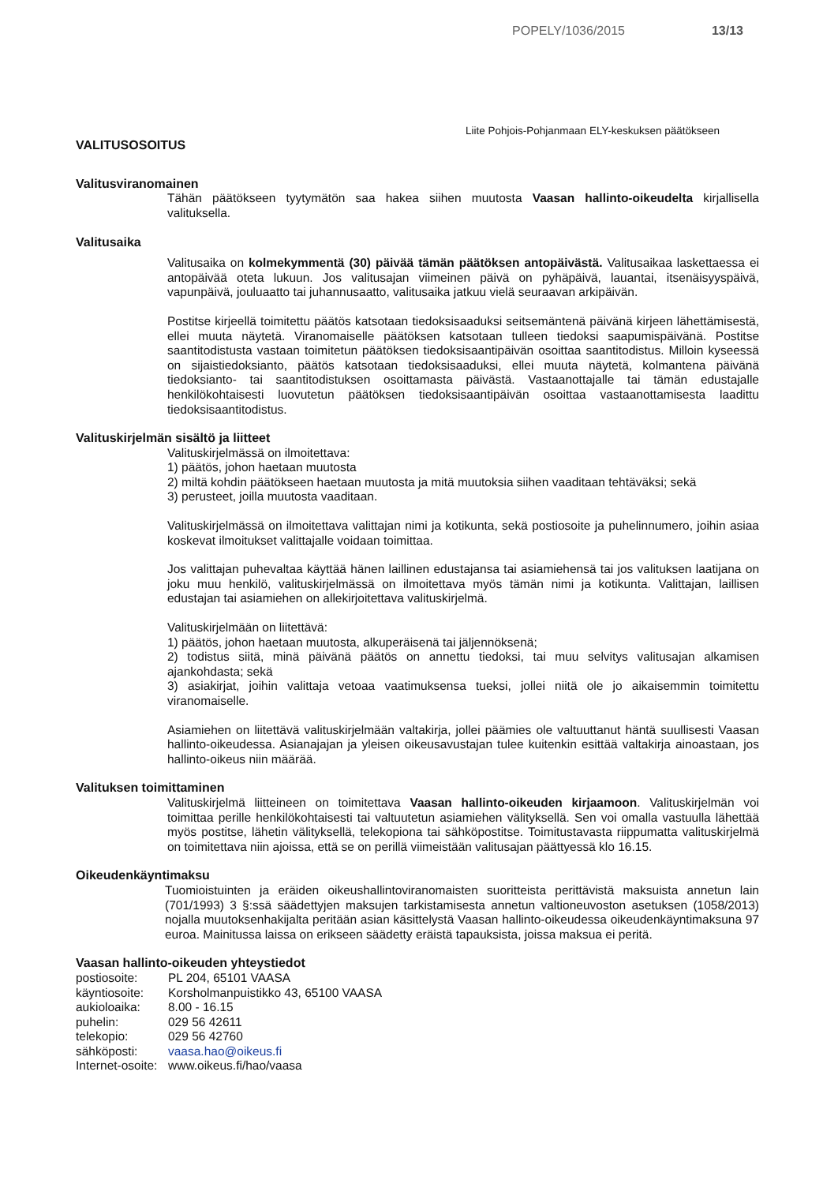POPELY/1036/2015 13/13
Liite Pohjois-Pohjanmaan ELY-keskuksen päätökseen
VALITUSOSOITUS
Valitusviranomainen
Tähän päätökseen tyytymätön saa hakea siihen muutosta Vaasan hallinto-oikeudelta kirjallisella valituksella.
Valitusaika
Valitusaika on kolmekymmentä (30) päivää tämän päätöksen antopäivästä. Valitusaikaa laskettaessa ei antopäivää oteta lukuun. Jos valitusajan viimeinen päivä on pyhäpäivä, lauantai, itsenäisyyspäivä, vapunpäivä, jouluaatto tai juhannusaatto, valitusaika jatkuu vielä seuraavan arkipäivän.
Postitse kirjeellä toimitettu päätös katsotaan tiedoksisaaduksi seitsemäntenä päivänä kirjeen lähettämisestä, ellei muuta näytetä. Viranomaiselle päätöksen katsotaan tulleen tiedoksi saapumispäivänä. Postitse saantitodistusta vastaan toimitetun päätöksen tiedoksisaantipäivän osoittaa saantitodistus. Milloin kyseessä on sijaistiedoksianto, päätös katsotaan tiedoksisaaduksi, ellei muuta näytetä, kolmantena päivänä tiedoksianto- tai saantitodistuksen osoittamasta päivästä. Vastaanottajalle tai tämän edustajalle henkilökohtaisesti luovutetun päätöksen tiedoksisaantipäivän osoittaa vastaanottamisesta laadittu tiedoksisaantitodistus.
Valituskirjelmän sisältö ja liitteet
Valituskirjelmässä on ilmoitettava:
1) päätös, johon haetaan muutosta
2) miltä kohdin päätökseen haetaan muutosta ja mitä muutoksia siihen vaaditaan tehtäväksi; sekä
3) perusteet, joilla muutosta vaaditaan.
Valituskirjelmässä on ilmoitettava valittajan nimi ja kotikunta, sekä postiosoite ja puhelinnumero, joihin asiaa koskevat ilmoitukset valittajalle voidaan toimittaa.
Jos valittajan puhevaltaa käyttää hänen laillinen edustajansa tai asiamiehensä tai jos valituksen laatijana on joku muu henkilö, valituskirjelmässä on ilmoitettava myös tämän nimi ja kotikunta. Valittajan, laillisen edustajan tai asiamiehen on allekirjoitettava valituskirjelmä.
Valituskirjelmään on liitettävä:
1) päätös, johon haetaan muutosta, alkuperäisenä tai jäljennöksenä;
2) todistus siitä, minä päivänä päätös on annettu tiedoksi, tai muu selvitys valitusajan alkamisen ajankohdasta; sekä
3) asiakirjat, joihin valittaja vetoaa vaatimuksensa tueksi, jollei niitä ole jo aikaisemmin toimitettu viranomaiselle.
Asiamiehen on liitettävä valituskirjelmään valtakirja, jollei päämies ole valtuuttanut häntä suullisesti Vaasan hallinto-oikeudessa. Asianajajan ja yleisen oikeusavustajan tulee kuitenkin esittää valtakirja ainoastaan, jos hallinto-oikeus niin määrää.
Valituksen toimittaminen
Valituskirjelmä liitteineen on toimitettava Vaasan hallinto-oikeuden kirjaamoon. Valituskirjelmän voi toimittaa perille henkilökohtaisesti tai valtuutetun asiamiehen välityksellä. Sen voi omalla vastuulla lähettää myös postitse, lähetin välityksellä, telekopiona tai sähköpostitse. Toimitustavasta riippumatta valituskirjelmä on toimitettava niin ajoissa, että se on perillä viimeistään valitusajan päättyessä klo 16.15.
Oikeudenkäyntimaksu
Tuomioistuinten ja eräiden oikeushallintoviranomaisten suoritteista perittävistä maksuista annetun lain (701/1993) 3 §:ssä säädettyjen maksujen tarkistamisesta annetun valtioneuvoston asetuksen (1058/2013) nojalla muutoksenhakijalta peritään asian käsittelystä Vaasan hallinto-oikeudessa oikeudenkäyntimaksuna 97 euroa. Mainitussa laissa on erikseen säädetty eräistä tapauksista, joissa maksua ei peritä.
Vaasan hallinto-oikeuden yhteystiedot
| postiosoite: | PL 204, 65101 VAASA |
| käyntiosoite: | Korsholmanpuistikko 43, 65100 VAASA |
| aukioloaika: | 8.00 - 16.15 |
| puhelin: | 029 56 42611 |
| telekopio: | 029 56 42760 |
| sähköposti: | vaasa.hao@oikeus.fi |
| Internet-osoite: | www.oikeus.fi/hao/vaasa |